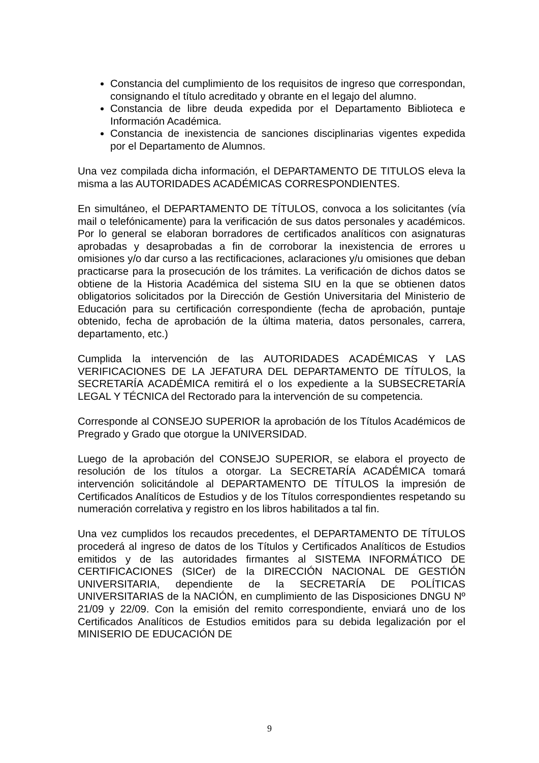Constancia del cumplimiento de los requisitos de ingreso que correspondan, consignando el título acreditado y obrante en el legajo del alumno.
Constancia de libre deuda expedida por el Departamento Biblioteca e Información Académica.
Constancia de inexistencia de sanciones disciplinarias vigentes expedida por el Departamento de Alumnos.
Una vez compilada dicha información, el DEPARTAMENTO DE TITULOS eleva la misma a las AUTORIDADES ACADÉMICAS CORRESPONDIENTES.
En simultáneo, el DEPARTAMENTO DE TÍTULOS, convoca a los solicitantes (vía mail o telefónicamente) para la verificación de sus datos personales y académicos. Por lo general se elaboran borradores de certificados analíticos con asignaturas aprobadas y desaprobadas a fin de corroborar la inexistencia de errores u omisiones y/o dar curso a las rectificaciones, aclaraciones y/u omisiones que deban practicarse para la prosecución de los trámites. La verificación de dichos datos se obtiene de la Historia Académica del sistema SIU en la que se obtienen datos obligatorios solicitados por la Dirección de Gestión Universitaria del Ministerio de Educación para su certificación correspondiente (fecha de aprobación, puntaje obtenido, fecha de aprobación de la última materia, datos personales, carrera, departamento, etc.)
Cumplida la intervención de las AUTORIDADES ACADÉMICAS Y LAS VERIFICACIONES DE LA JEFATURA DEL DEPARTAMENTO DE TÍTULOS, la SECRETARÍA ACADÉMICA remitirá el o los expediente a la SUBSECRETARÍA LEGAL Y TÉCNICA del Rectorado para la intervención de su competencia.
Corresponde al CONSEJO SUPERIOR la aprobación de los Títulos Académicos de Pregrado y Grado que otorgue la UNIVERSIDAD.
Luego de la aprobación del CONSEJO SUPERIOR, se elabora el proyecto de resolución de los títulos a otorgar. La SECRETARÍA ACADÉMICA tomará intervención solicitándole al DEPARTAMENTO DE TÍTULOS la impresión de Certificados Analíticos de Estudios y de los Títulos correspondientes respetando su numeración correlativa y registro en los libros habilitados a tal fin.
Una vez cumplidos los recaudos precedentes, el DEPARTAMENTO DE TÍTULOS procederá al ingreso de datos de los Títulos y Certificados Analíticos de Estudios emitidos y de las autoridades firmantes al SISTEMA INFORMÁTICO DE CERTIFICACIONES (SICer) de la DIRECCIÓN NACIONAL DE GESTIÓN UNIVERSITARIA, dependiente de la SECRETARÍA DE POLÍTICAS UNIVERSITARIAS de la NACIÓN, en cumplimiento de las Disposiciones DNGU Nº 21/09 y 22/09. Con la emisión del remito correspondiente, enviará uno de los Certificados Analíticos de Estudios emitidos para su debida legalización por el MINISERIO DE EDUCACIÓN DE
9